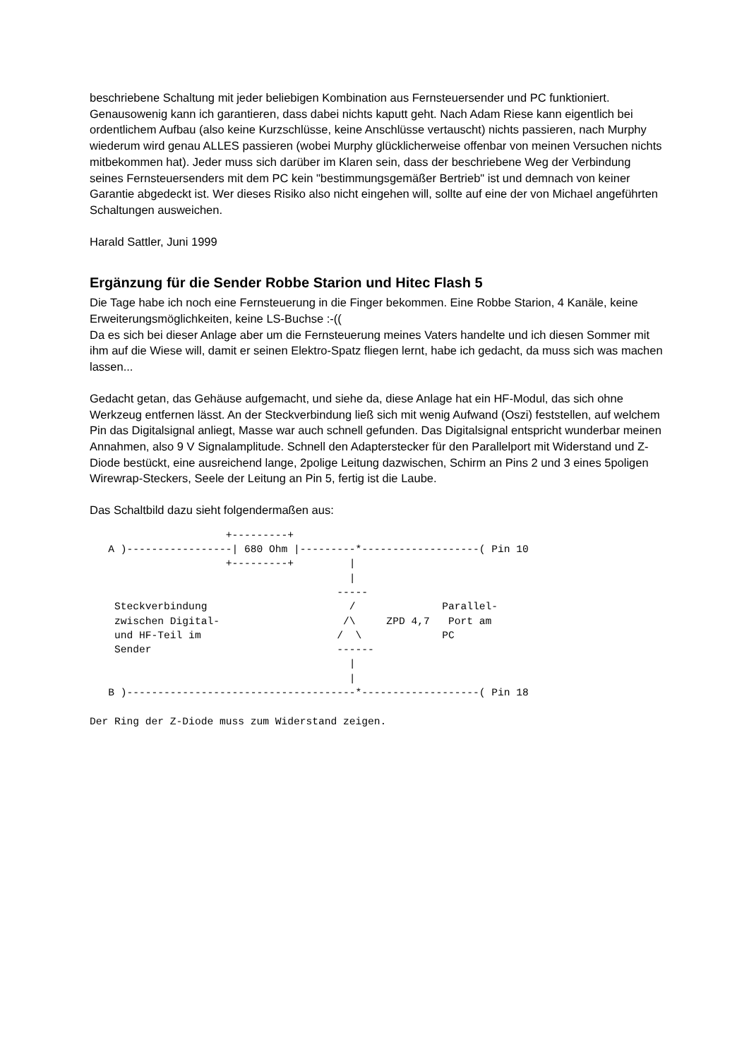beschriebene Schaltung mit jeder beliebigen Kombination aus Fernsteuersender und PC funktioniert. Genausowenig kann ich garantieren, dass dabei nichts kaputt geht. Nach Adam Riese kann eigentlich bei ordentlichem Aufbau (also keine Kurzschlüsse, keine Anschlüsse vertauscht) nichts passieren, nach Murphy wiederum wird genau ALLES passieren (wobei Murphy glücklicherweise offenbar von meinen Versuchen nichts mitbekommen hat). Jeder muss sich darüber im Klaren sein, dass der beschriebene Weg der Verbindung seines Fernsteuersenders mit dem PC kein "bestimmungsgemäßer Bertrieb" ist und demnach von keiner Garantie abgedeckt ist. Wer dieses Risiko also nicht eingehen will, sollte auf eine der von Michael angeführten Schaltungen ausweichen.
Harald Sattler, Juni 1999
Ergänzung für die Sender Robbe Starion und Hitec Flash 5
Die Tage habe ich noch eine Fernsteuerung in die Finger bekommen. Eine Robbe Starion, 4 Kanäle, keine Erweiterungsmöglichkeiten, keine LS-Buchse :-((
Da es sich bei dieser Anlage aber um die Fernsteuerung meines Vaters handelte und ich diesen Sommer mit ihm auf die Wiese will, damit er seinen Elektro-Spatz fliegen lernt, habe ich gedacht, da muss sich was machen lassen...
Gedacht getan, das Gehäuse aufgemacht, und siehe da, diese Anlage hat ein HF-Modul, das sich ohne Werkzeug entfernen lässt. An der Steckverbindung ließ sich mit wenig Aufwand (Oszi) feststellen, auf welchem Pin das Digitalsignal anliegt, Masse war auch schnell gefunden. Das Digitalsignal entspricht wunderbar meinen Annahmen, also 9 V Signalamplitude. Schnell den Adapterstecker für den Parallelport mit Widerstand und Z-Diode bestückt, eine ausreichend lange, 2polige Leitung dazwischen, Schirm an Pins 2 und 3 eines 5poligen Wirewrap-Steckers, Seele der Leitung an Pin 5, fertig ist die Laube.
Das Schaltbild dazu sieht folgendermaßen aus:
                      +---------+
   A )-----------------| 680 Ohm |---------*-------------------( Pin 10
                      +---------+         |
                                          |
                                        -----
    Steckverbindung                       /              Parallel-
    zwischen Digital-                    /\     ZPD 4,7   Port am
    und HF-Teil im                      /  \             PC
    Sender                              ------
                                          |
                                          |
   B )-------------------------------------*-------------------( Pin 18

Der Ring der Z-Diode muss zum Widerstand zeigen.